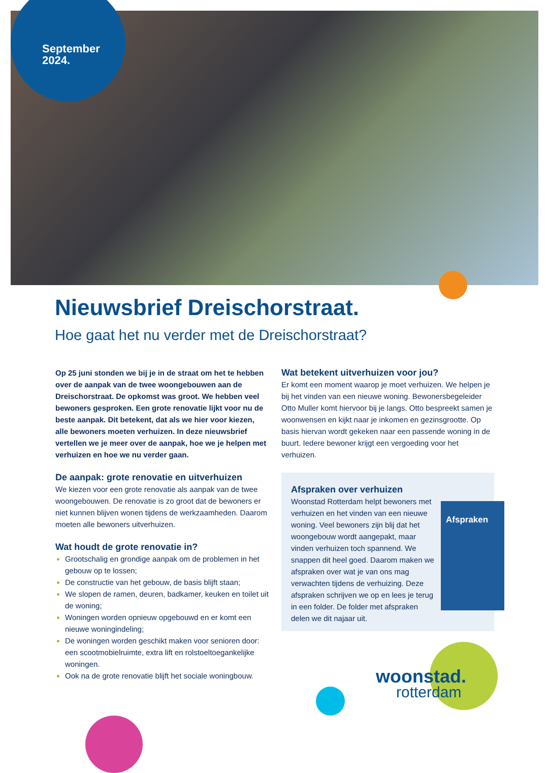September
2024.
Nieuwsbrief Dreischorstraat.
Hoe gaat het nu verder met de Dreischorstraat?
Op 25 juni stonden we bij je in de straat om het te hebben over de aanpak van de twee woongebouwen aan de Dreischorstraat. De opkomst was groot. We hebben veel bewoners gesproken. Een grote renovatie lijkt voor nu de beste aanpak. Dit betekent, dat als we hier voor kiezen, alle bewoners moeten verhuizen. In deze nieuwsbrief vertellen we je meer over de aanpak, hoe we je helpen met verhuizen en hoe we nu verder gaan.
De aanpak: grote renovatie en uitverhuizen
We kiezen voor een grote renovatie als aanpak van de twee woongebouwen. De renovatie is zo groot dat de bewoners er niet kunnen blijven wonen tijdens de werkzaamheden. Daarom moeten alle bewoners uitverhuizen.
Wat houdt de grote renovatie in?
Grootschalig en grondige aanpak om de problemen in het gebouw op te lossen;
De constructie van het gebouw, de basis blijft staan;
We slopen de ramen, deuren, badkamer, keuken en toilet uit de woning;
Woningen worden opnieuw opgebouwd en er komt een nieuwe woningindeling;
De woningen worden geschikt maken voor senioren door: een scootmobielruimte, extra lift en rolstoeltoegankelijke woningen.
Ook na de grote renovatie blijft het sociale woningbouw.
Wat betekent uitverhuizen voor jou?
Er komt een moment waarop je moet verhuizen. We helpen je bij het vinden van een nieuwe woning. Bewonersbegeleider Otto Muller komt hiervoor bij je langs. Otto bespreekt samen je woonwensen en kijkt naar je inkomen en gezinsgrootte. Op basis hiervan wordt gekeken naar een passende woning in de buurt. Iedere bewoner krijgt een vergoeding voor het verhuizen.
Afspraken over verhuizen
Woonstad Rotterdam helpt bewoners met verhuizen en het vinden van een nieuwe woning. Veel bewoners zijn blij dat het woongebouw wordt aangepakt, maar vinden verhuizen toch spannend. We snappen dit heel goed. Daarom maken we afspraken over wat je van ons mag verwachten tijdens de verhuizing. Deze afspraken schrijven we op en lees je terug in een folder. De folder met afspraken delen we dit najaar uit.
Afspraken
woonstad.
rotterdam